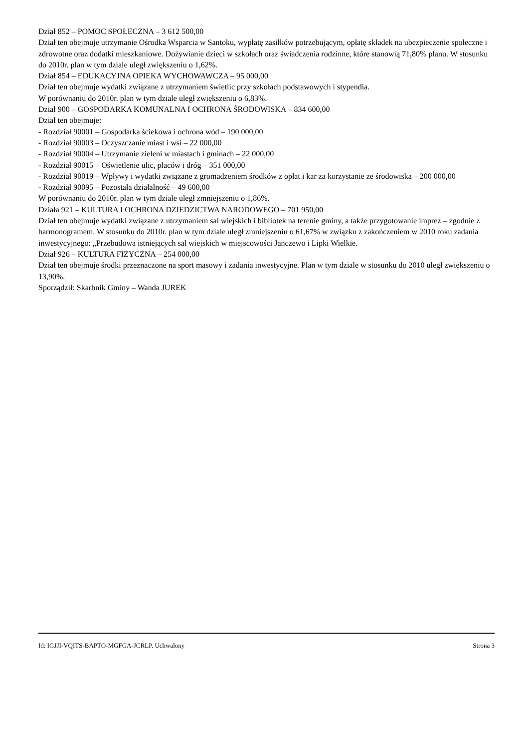Dział 852 – POMOC SPOŁECZNA – 3 612 500,00
Dział ten obejmuje utrzymanie Ośrodka Wsparcia w Santoku, wypłatę zasiłków potrzebującym, opłatę składek na ubezpieczenie społeczne i zdrowotne oraz dodatki mieszkaniowe. Dożywianie dzieci w szkołach oraz świadczenia rodzinne, które stanowią 71,80% planu. W stosunku do 2010r. plan w tym dziale uległ zwiększeniu o 1,62%.
Dział 854 – EDUKACYJNA OPIEKA WYCHOWAWCZA – 95 000,00
Dział ten obejmuje wydatki związane z utrzymaniem świetlic przy szkołach podstawowych i stypendia.
W porównaniu do 2010r. plan w tym dziale uległ zwiększeniu o 6,83%.
Dział 900 – GOSPODARKA KOMUNALNA I OCHRONA ŚRODOWISKA – 834 600,00
Dział ten obejmuje:
- Rozdział 90001 – Gospodarka ściekowa i ochrona wód – 190 000,00
- Rozdział 90003 – Oczyszczanie miast i wsi – 22 000,00
- Rozdział 90004 – Utrzymanie zieleni w miastach i gminach – 22 000,00
- Rozdział 90015 – Oświetlenie ulic, placów i dróg – 351 000,00
- Rozdział 90019 – Wpływy i wydatki związane z gromadzeniem środków z opłat i kar za korzystanie ze środowiska – 200 000,00
- Rozdział 90095 – Pozostała działalność – 49 600,00
W porównaniu do 2010r. plan w tym dziale uległ zmniejszeniu o 1,86%.
Działa 921 – KULTURA I OCHRONA DZIEDZICTWA NARODOWEGO – 701 950,00
Dział ten obejmuje wydatki związane z utrzymaniem sal wiejskich i bibliotek na terenie gminy, a także przygotowanie imprez – zgodnie z harmonogramem. W stosunku do 2010r. plan w tym dziale uległ zmniejszeniu o 61,67% w związku z zakończeniem w 2010 roku zadania inwestycyjnego: „Przebudowa istniejących sal wiejskich w miejscowości Janczewo i Lipki Wielkie.
Dział 926 – KULTURA FIZYCZNA – 254 000,00
Dział ten obejmuje środki przeznaczone na sport masowy i zadania inwestycyjne. Plan w tym dziale w stosunku do 2010 uległ zwiększeniu o 13,90%.
Sporządził: Skarbnik Gminy – Wanda JUREK
Id: IGJJI-VQITS-BAPTO-MGFGA-JCRLP. Uchwalony Strona 3